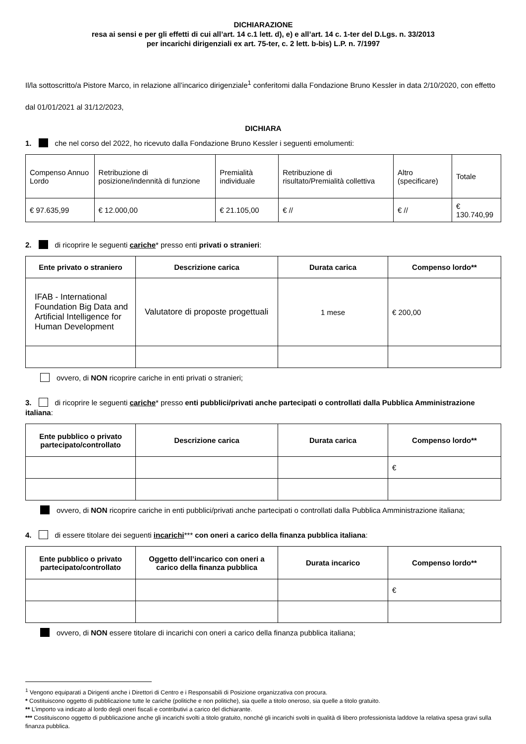DICHIARAZIONE
resa ai sensi e per gli effetti di cui all’art. 14 c.1 lett. d), e) e all’art. 14 c. 1-ter del D.Lgs. n. 33/2013
per incarichi dirigenziali ex art. 75-ter, c. 2 lett. b-bis) L.P. n. 7/1997
Il/la sottoscritto/a Pistore Marco, in relazione all’incarico dirigenziale<sup>1</sup> conferitomi dalla Fondazione Bruno Kessler in data 2/10/2020, con effetto dal 01/01/2021 al 31/12/2023,
DICHIARA
1. che nel corso del 2022, ho ricevuto dalla Fondazione Bruno Kessler i seguenti emolumenti:
| Compenso Annuo Lordo | Retribuzione di posizione/indennità di funzione | Premialità individuale | Retribuzione di risultato/Premialità collettiva | Altro (specificare) | Totale |
| € 97.635,99 | € 12.000,00 | € 21.105,00 | € // | € // | € 130.740,99 |
2. di ricoprire le seguenti cariche* presso enti privati o stranieri:
| Ente privato o straniero | Descrizione carica | Durata carica | Compenso lordo** |
| --- | --- | --- | --- |
| IFAB - International Foundation Big Data and Artificial Intelligence for Human Development | Valutatore di proposte progettuali | 1 mese | € 200,00 |
ovvero, di NON ricoprire cariche in enti privati o stranieri;
3. di ricoprire le seguenti cariche* presso enti pubblici/privati anche partecipati o controllati dalla Pubblica Amministrazione italiana:
| Ente pubblico o privato partecipato/controllato | Descrizione carica | Durata carica | Compenso lordo** |
| --- | --- | --- | --- |
| | | | € |
ovvero, di NON ricoprire cariche in enti pubblici/privati anche partecipati o controllati dalla Pubblica Amministrazione italiana;
4. di essere titolare dei seguenti incarichi*** con oneri a carico della finanza pubblica italiana:
| Ente pubblico o privato partecipato/controllato | Oggetto dell’incarico con oneri a carico della finanza pubblica | Durata incarico | Compenso lordo** |
| --- | --- | --- | --- |
| | | | € |
ovvero, di NON essere titolare di incarichi con oneri a carico della finanza pubblica italiana;
<sup>1</sup> Vengono equiparati a Dirigenti anche i Direttori di Centro e i Responsabili di Posizione organizzativa con procura.
* Costituiscono oggetto di pubblicazione tutte le cariche (politiche e non politiche), sia quelle a titolo oneroso, sia quelle a titolo gratuito.
** L’importo va indicato al lordo degli oneri fiscali e contributivi a carico del dichiarante.
*** Costituiscono oggetto di pubblicazione anche gli incarichi svolti a titolo gratuito, nonché gli incarichi svolti in qualità di libero professionista laddove la relativa spesa gravi sulla finanza pubblica.